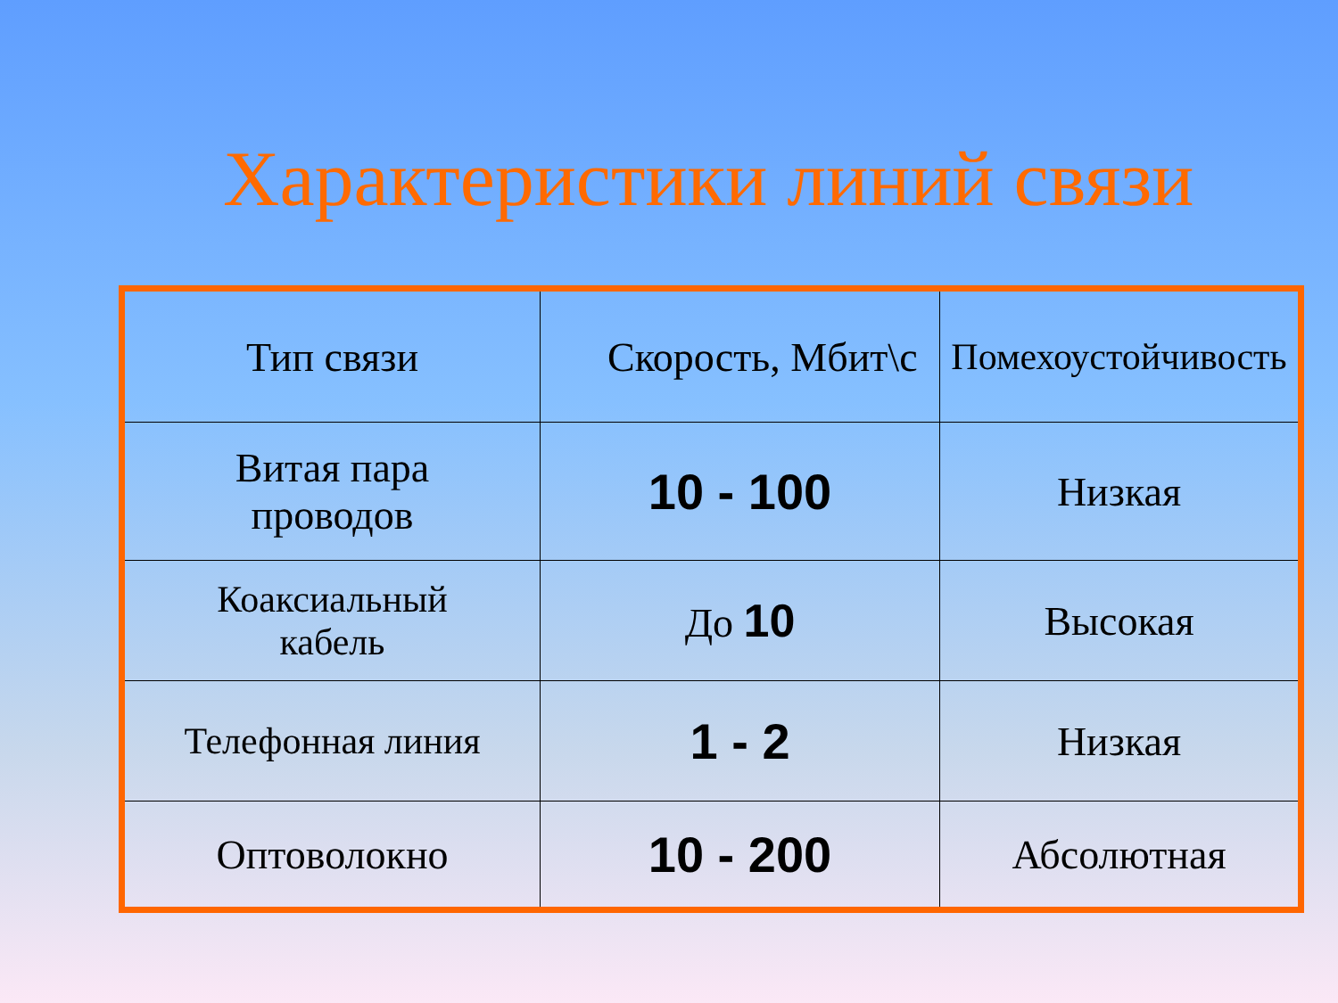Характеристики линий связи
| Тип связи | Скорость, Мбит\с | Помехоустойчивость |
| --- | --- | --- |
| Витая пара проводов | 10 - 100 | Низкая |
| Коаксиальный кабель | До 10 | Высокая |
| Телефонная линия | 1 - 2 | Низкая |
| Оптоволокно | 10 - 200 | Абсолютная |